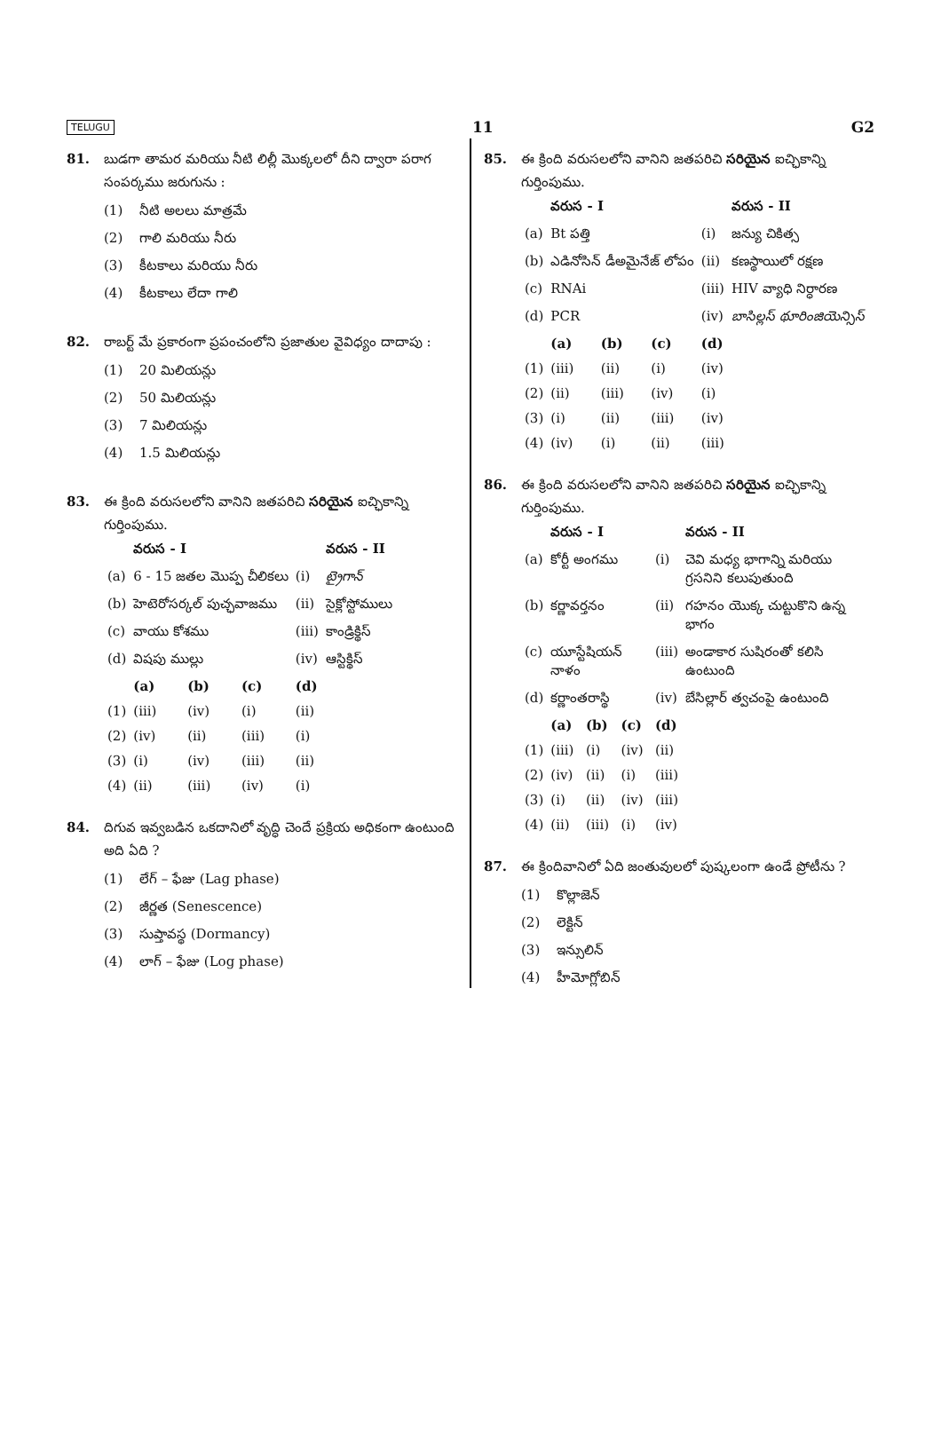TELUGU 11 G2
81. బుడగా తామర మరియు నీటి లిల్లీ మొక్కలలో దీని ద్వారా పరాగ సంపర్కము జరుగును :
(1) నీటి అలలు మాత్రమే
(2) గాలి మరియు నీరు
(3) కీటకాలు మరియు నీరు
(4) కీటకాలు లేదా గాలి
82. రాబర్ట్ మే ప్రకారంగా ప్రపంచంలోని ప్రజాతుల వైవిధ్యం దాదాపు :
(1) 20 మిలియన్లు
(2) 50 మిలియన్లు
(3) 7 మిలియన్లు
(4) 1.5 మిలియన్లు
83. ఈ క్రింది వరుసలలోని వానిని జతపరిచి సరియైన ఐచ్ఛికాన్ని గుర్తింపుము.
| | వరుస - I | | | | వరుస - II |
| --- | --- | --- | --- | --- | --- |
| (a) | 6 - 15 జతల మొప్ప చీలికలు | | | (i) | ట్రైగాన్ |
| (b) | హెటెరోసర్కల్ పుచ్ఛవాజము | | | (ii) | సైక్లోస్టోములు |
| (c) | వాయు కోశము | | | (iii) | కాండ్రిక్థిస్ |
| (d) | విషపు ముల్లు | | | (iv) | ఆస్టిక్థిస్ |
| | (a) | (b) | (c) | (d) | |
| (1) | (iii) | (iv) | (i) | (ii) | |
| (2) | (iv) | (ii) | (iii) | (i) | |
| (3) | (i) | (iv) | (iii) | (ii) | |
| (4) | (ii) | (iii) | (iv) | (i) | |
84. దిగువ ఇవ్వబడిన ఒకదానిలో వృద్ధి చెందే ప్రక్రియ అధికంగా ఉంటుంది అది ఏది ?
(1) లేగ్ – ఫేజు (Lag phase)
(2) జీర్ణత (Senescence)
(3) సుప్తావస్థ (Dormancy)
(4) లాగ్ – ఫేజు (Log phase)
85. ఈ క్రింది వరుసలలోని వానిని జతపరిచి సరియైన ఐచ్ఛికాన్ని గుర్తింపుము.
| | వరుస - I | | | | వరుస - II |
| --- | --- | --- | --- | --- | --- |
| (a) | Bt పత్తి | | | (i) | జన్యు చికిత్స |
| (b) | ఎడినోసిన్ డీఅమైనేజ్ లోపం | | | (ii) | కణస్థాయిలో రక్షణ |
| (c) | RNAi | | | (iii) | HIV వ్యాధి నిర్ధారణ |
| (d) | PCR | | | (iv) | బాసిల్లస్ థూరింజియెన్సిస్ |
| | (a) | (b) | (c) | (d) | |
| (1) | (iii) | (ii) | (i) | (iv) | |
| (2) | (ii) | (iii) | (iv) | (i) | |
| (3) | (i) | (ii) | (iii) | (iv) | |
| (4) | (iv) | (i) | (ii) | (iii) | |
86. ఈ క్రింది వరుసలలోని వానిని జతపరిచి సరియైన ఐచ్ఛికాన్ని గుర్తింపుము.
| | వరుస - I | | | | వరుస - II |
| --- | --- | --- | --- | --- | --- |
| (a) | కోర్టీ అంగము | | | (i) | చెవి మధ్య భాగాన్ని మరియు గ్రసనిని కలుపుతుంది |
| (b) | కర్ణావర్తనం | | | (ii) | గహనం యొక్క చుట్టుకొని ఉన్న భాగం |
| (c) | యూస్టేషియన్ నాళం | | | (iii) | అండాకార సుషిరంతో కలిసి ఉంటుంది |
| (d) | కర్ణాంతరాస్థి | | | (iv) | బేసిల్లార్ త్వచంపై ఉంటుంది |
| | (a) | (b) | (c) | (d) | |
| (1) | (iii) | (i) | (iv) | (ii) | |
| (2) | (iv) | (ii) | (i) | (iii) | |
| (3) | (i) | (ii) | (iv) | (iii) | |
| (4) | (ii) | (iii) | (i) | (iv) | |
87. ఈ క్రిందివానిలో ఏది జంతువులలో పుష్కలంగా ఉండే ప్రోటీను ?
(1) కొల్లాజెన్
(2) లెక్టిన్
(3) ఇన్సులిన్
(4) హీమోగ్లోబిన్